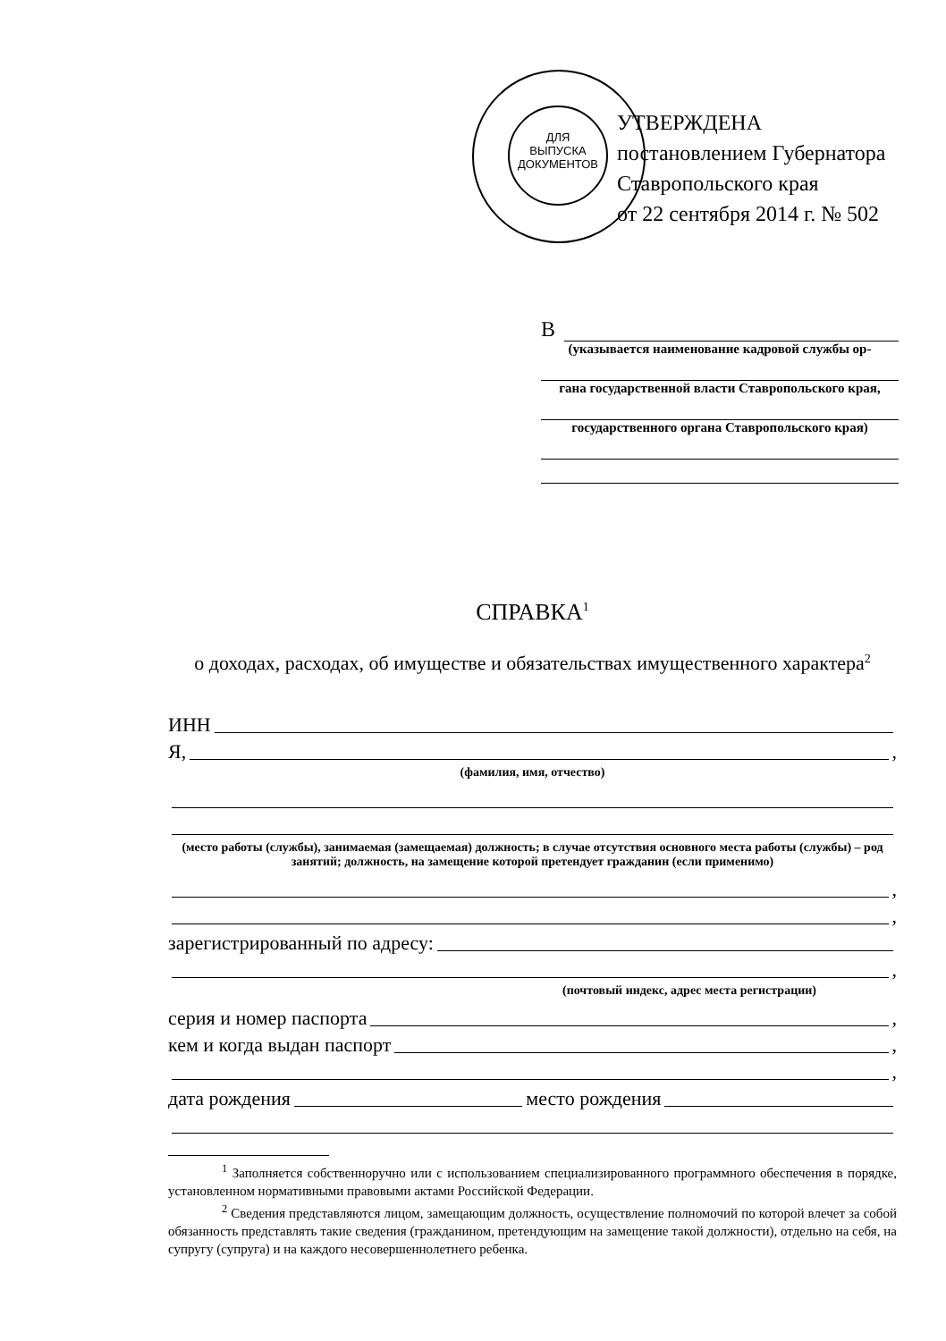ДЛЯ
ВЫПУСКА
ДОКУМЕНТОВ
УТВЕРЖДЕНА
постановлением Губернатора
Ставропольского края
от 22 сентября 2014 г. № 502
В
(указывается наименование кадровой службы ор-
гана государственной власти Ставропольского края,
государственного органа Ставропольского края)
СПРАВКА<sup>1</sup>
о доходах, расходах, об имуществе и обязательствах имущественного характера<sup>2</sup>
ИНН
Я, ,
(фамилия, имя, отчество)
(место работы (службы), занимаемая (замещаемая) должность; в случае отсутствия основного места работы (службы) – род занятий; должность, на замещение которой претендует гражданин (если применимо)
,
,
зарегистрированный по адресу:
,
(почтовый индекс, адрес места регистрации)
серия и номер паспорта ,
кем и когда выдан паспорт ,
,
дата рождения место рождения
<sup>1</sup> Заполняется собственноручно или с использованием специализированного программного обеспечения в порядке, установленном нормативными правовыми актами Российской Федерации.
<sup>2</sup> Сведения представляются лицом, замещающим должность, осуществление полномочий по которой влечет за собой обязанность представлять такие сведения (гражданином, претендующим на замещение такой должности), отдельно на себя, на супругу (супруга) и на каждого несовершеннолетнего ребенка.